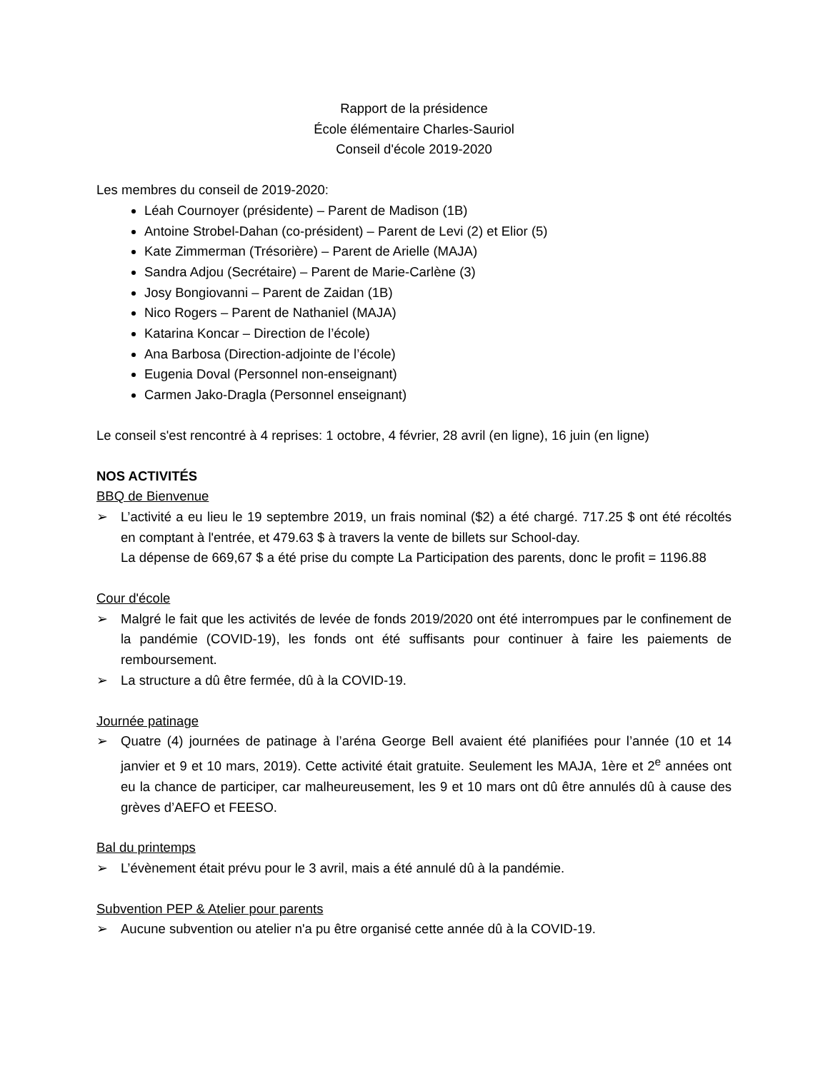Rapport de la présidence
École élémentaire Charles-Sauriol
Conseil d'école 2019-2020
Les membres du conseil de 2019-2020:
Léah Cournoyer (présidente) – Parent de Madison (1B)
Antoine Strobel-Dahan (co-président) – Parent de Levi (2) et Elior (5)
Kate Zimmerman (Trésorière) – Parent de Arielle (MAJA)
Sandra Adjou (Secrétaire) – Parent de Marie-Carlène (3)
Josy Bongiovanni – Parent de Zaidan (1B)
Nico Rogers – Parent de Nathaniel (MAJA)
Katarina Koncar – Direction de l’école)
Ana Barbosa (Direction-adjointe de l’école)
Eugenia Doval (Personnel non-enseignant)
Carmen Jako-Dragla (Personnel enseignant)
Le conseil s'est rencontré à 4 reprises: 1 octobre, 4 février, 28 avril (en ligne), 16 juin (en ligne)
NOS ACTIVITÉS
BBQ de Bienvenue
➢ L’activité a eu lieu le 19 septembre 2019, un frais nominal ($2) a été chargé. 717.25 $ ont été récoltés en comptant à l'entrée, et 479.63 $ à travers la vente de billets sur School-day.
La dépense de 669,67 $ a été prise du compte La Participation des parents, donc le profit = 1196.88
Cour d'école
➢ Malgré le fait que les activités de levée de fonds 2019/2020 ont été interrompues par le confinement de la pandémie (COVID-19), les fonds ont été suffisants pour continuer à faire les paiements de remboursement.
➢ La structure a dû être fermée, dû à la COVID-19.
Journée patinage
➢ Quatre (4) journées de patinage à l’aréna George Bell avaient été planifiées pour l’année (10 et 14 janvier et 9 et 10 mars, 2019). Cette activité était gratuite. Seulement les MAJA, 1ère et 2<sup>e</sup> années ont eu la chance de participer, car malheureusement, les 9 et 10 mars ont dû être annulés dû à cause des grèves d’AEFO et FEESO.
Bal du printemps
➢ L’évènement était prévu pour le 3 avril, mais a été annulé dû à la pandémie.
Subvention PEP & Atelier pour parents
➢ Aucune subvention ou atelier n'a pu être organisé cette année dû à la COVID-19.